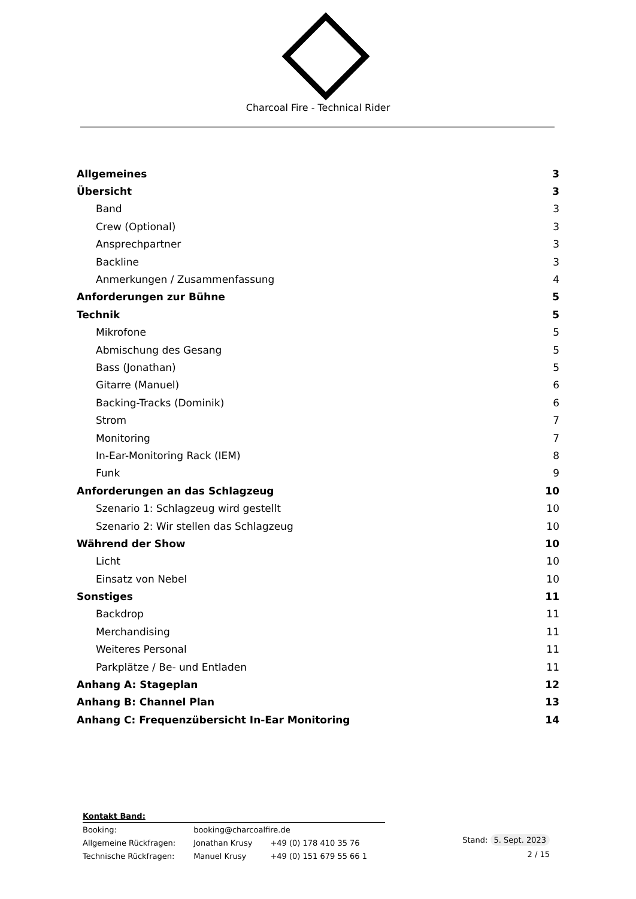Charcoal Fire - Technical Rider
| Allgemeines | 3 |
| Übersicht | 3 |
| Band | 3 |
| Crew (Optional) | 3 |
| Ansprechpartner | 3 |
| Backline | 3 |
| Anmerkungen / Zusammenfassung | 4 |
| Anforderungen zur Bühne | 5 |
| Technik | 5 |
| Mikrofone | 5 |
| Abmischung des Gesang | 5 |
| Bass (Jonathan) | 5 |
| Gitarre (Manuel) | 6 |
| Backing-Tracks (Dominik) | 6 |
| Strom | 7 |
| Monitoring | 7 |
| In-Ear-Monitoring Rack (IEM) | 8 |
| Funk | 9 |
| Anforderungen an das Schlagzeug | 10 |
| Szenario 1: Schlagzeug wird gestellt | 10 |
| Szenario 2: Wir stellen das Schlagzeug | 10 |
| Während der Show | 10 |
| Licht | 10 |
| Einsatz von Nebel | 10 |
| Sonstiges | 11 |
| Backdrop | 11 |
| Merchandising | 11 |
| Weiteres Personal | 11 |
| Parkplätze / Be- und Entladen | 11 |
| Anhang A: Stageplan | 12 |
| Anhang B: Channel Plan | 13 |
| Anhang C: Frequenzübersicht In-Ear Monitoring | 14 |
| Kontakt Band: | | |
| Booking: | booking@charcoalfire.de | |
| Allgemeine Rückfragen: | Jonathan Krusy | +49 (0) 178 410 35 76 |
| Technische Rückfragen: | Manuel Krusy | +49 (0) 151 679 55 66 1 |
Stand: 5. Sept. 2023
2 / 15